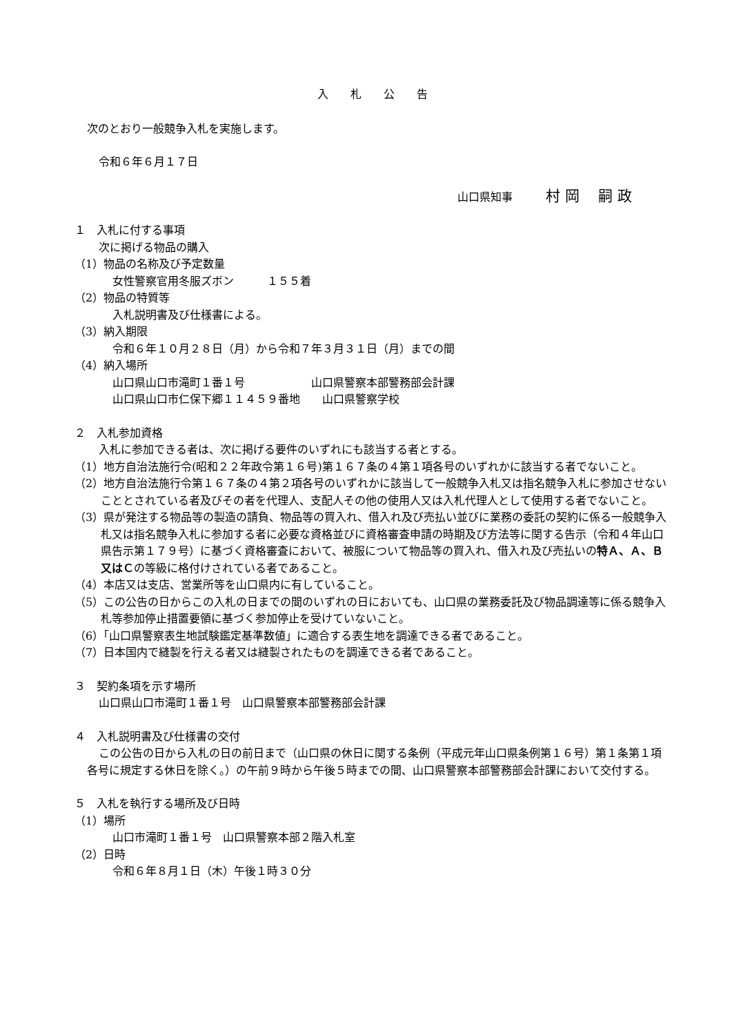入　　札　　公　　告
次のとおり一般競争入札を実施します。
令和６年６月１７日
山口県知事　　　村 岡　 嗣 政
１　入札に付する事項
次に掲げる物品の購入
（1）物品の名称及び予定数量
女性警察官用冬服ズボン　　　１５５着
（2）物品の特質等
入札説明書及び仕様書による。
（3）納入期限
令和６年１０月２８日（月）から令和７年３月３１日（月）までの間
（4）納入場所
山口県山口市滝町１番１号　　　　　　山口県警察本部警務部会計課
山口県山口市仁保下郷１１４５９番地　　山口県警察学校
２　入札参加資格
入札に参加できる者は、次に掲げる要件のいずれにも該当する者とする。
（1）地方自治法施行令(昭和２２年政令第１６号)第１６７条の４第１項各号のいずれかに該当する者でないこと。
（2）地方自治法施行令第１６７条の４第２項各号のいずれかに該当して一般競争入札又は指名競争入札に参加させないこととされている者及びその者を代理人、支配人その他の使用人又は入札代理人として使用する者でないこと。
（3）県が発注する物品等の製造の請負、物品等の買入れ、借入れ及び売払い並びに業務の委託の契約に係る一般競争入札又は指名競争入札に参加する者に必要な資格並びに資格審査申請の時期及び方法等に関する告示（令和４年山口県告示第１７９号）に基づく資格審査において、被服について物品等の買入れ、借入れ及び売払いの特Ａ、Ａ、Ｂ又はＣの等級に格付けされている者であること。
（4）本店又は支店、営業所等を山口県内に有していること。
（5）この公告の日からこの入札の日までの間のいずれの日においても、山口県の業務委託及び物品調達等に係る競争入札等参加停止措置要領に基づく参加停止を受けていないこと。
（6）「山口県警察表生地試験鑑定基準数値」に適合する表生地を調達できる者であること。
（7）日本国内で縫製を行える者又は縫製されたものを調達できる者であること。
３　契約条項を示す場所
山口県山口市滝町１番１号　山口県警察本部警務部会計課
４　入札説明書及び仕様書の交付
この公告の日から入札の日の前日まで（山口県の休日に関する条例（平成元年山口県条例第１６号）第１条第１項各号に規定する休日を除く。）の午前９時から午後５時までの間、山口県警察本部警務部会計課において交付する。
５　入札を執行する場所及び日時
（1）場所
山口市滝町１番１号　山口県警察本部２階入札室
（2）日時
令和６年８月１日（木）午後１時３０分